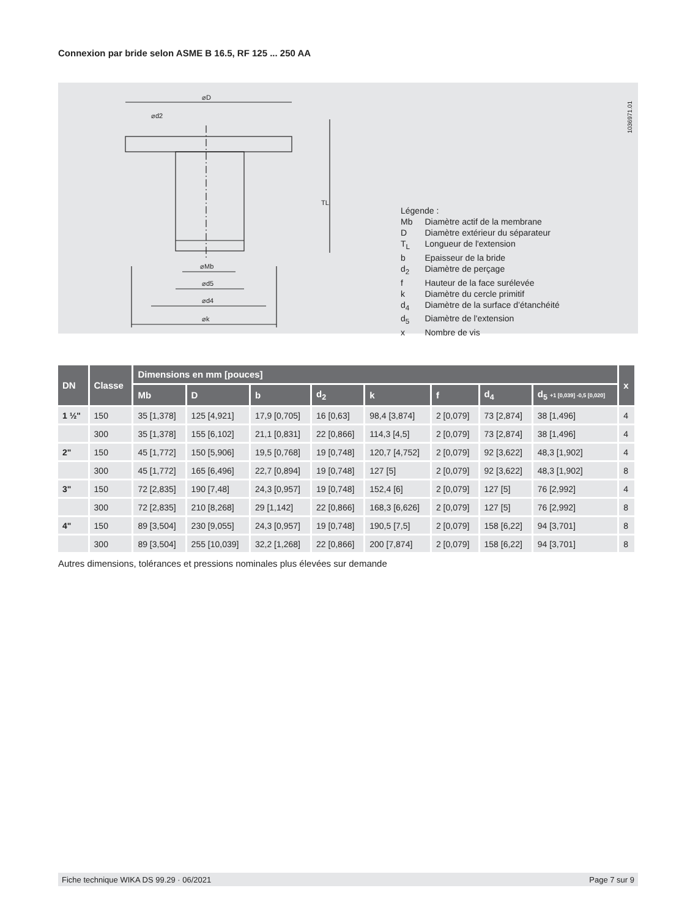Connexion par bride selon ASME B 16.5, RF 125 ... 250 AA
⌀D
⌀k
⌀d4
⌀d5
⌀Mb
TL
⌀d2
Légende :
| Mb | Diamètre actif de la membrane |
| D | Diamètre extérieur du séparateur |
| T<sub>L</sub> | Longueur de l'extension |
| b | Epaisseur de la bride |
| d<sub>2</sub> | Diamètre de perçage |
| f | Hauteur de la face surélevée |
| k | Diamètre du cercle primitif |
| d<sub>4</sub> | Diamètre de la surface d’étanchéité |
| d<sub>5</sub> | Diamètre de l'extension |
| x | Nombre de vis |
1036971.01
| DN | Classe | Dimensions en mm [pouces] | | | | | | | | x |
| --- | --- | --- | --- | --- | --- | --- | --- | --- | --- | --- |
| | | Mb | D | b | d<sub>2</sub> | k | f | d<sub>4</sub> | d<sub>5</sub> +1 [0,039] -0,5 [0,020] | |
| 1 ½" | 150 | 35 [1,378] | 125 [4,921] | 17,9 [0,705] | 16 [0,63] | 98,4 [3,874] | 2 [0,079] | 73 [2,874] | 38 [1,496] | 4 |
| | 300 | 35 [1,378] | 155 [6,102] | 21,1 [0,831] | 22 [0,866] | 114,3 [4,5] | 2 [0,079] | 73 [2,874] | 38 [1,496] | 4 |
| 2" | 150 | 45 [1,772] | 150 [5,906] | 19,5 [0,768] | 19 [0,748] | 120,7 [4,752] | 2 [0,079] | 92 [3,622] | 48,3 [1,902] | 4 |
| | 300 | 45 [1,772] | 165 [6,496] | 22,7 [0,894] | 19 [0,748] | 127 [5] | 2 [0,079] | 92 [3,622] | 48,3 [1,902] | 8 |
| 3" | 150 | 72 [2,835] | 190 [7,48] | 24,3 [0,957] | 19 [0,748] | 152,4 [6] | 2 [0,079] | 127 [5] | 76 [2,992] | 4 |
| | 300 | 72 [2,835] | 210 [8,268] | 29 [1,142] | 22 [0,866] | 168,3 [6,626] | 2 [0,079] | 127 [5] | 76 [2,992] | 8 |
| 4" | 150 | 89 [3,504] | 230 [9,055] | 24,3 [0,957] | 19 [0,748] | 190,5 [7,5] | 2 [0,079] | 158 [6,22] | 94 [3,701] | 8 |
| | 300 | 89 [3,504] | 255 [10,039] | 32,2 [1,268] | 22 [0,866] | 200 [7,874] | 2 [0,079] | 158 [6,22] | 94 [3,701] | 8 |
Autres dimensions, tolérances et pressions nominales plus élevées sur demande
Fiche technique WIKA DS 99.29 · 06/2021 Page 7 sur 9